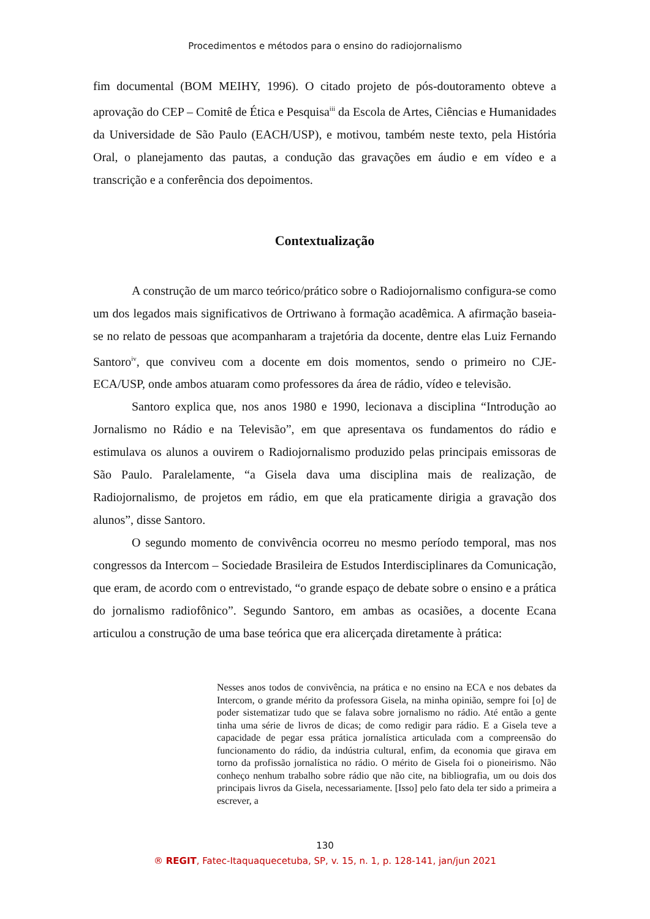Procedimentos e métodos para o ensino do radiojornalismo
fim documental (BOM MEIHY, 1996). O citado projeto de pós-doutoramento obteve a aprovação do CEP – Comitê de Ética e Pesquisa<sup>iii</sup> da Escola de Artes, Ciências e Humanidades da Universidade de São Paulo (EACH/USP), e motivou, também neste texto, pela História Oral, o planejamento das pautas, a condução das gravações em áudio e em vídeo e a transcrição e a conferência dos depoimentos.
Contextualização
A construção de um marco teórico/prático sobre o Radiojornalismo configura-se como um dos legados mais significativos de Ortriwano à formação acadêmica. A afirmação baseia-se no relato de pessoas que acompanharam a trajetória da docente, dentre elas Luiz Fernando Santoro<sup>iv</sup>, que conviveu com a docente em dois momentos, sendo o primeiro no CJE-ECA/USP, onde ambos atuaram como professores da área de rádio, vídeo e televisão.
Santoro explica que, nos anos 1980 e 1990, lecionava a disciplina “Introdução ao Jornalismo no Rádio e na Televisão”, em que apresentava os fundamentos do rádio e estimulava os alunos a ouvirem o Radiojornalismo produzido pelas principais emissoras de São Paulo. Paralelamente, “a Gisela dava uma disciplina mais de realização, de Radiojornalismo, de projetos em rádio, em que ela praticamente dirigia a gravação dos alunos”, disse Santoro.
O segundo momento de convivência ocorreu no mesmo período temporal, mas nos congressos da Intercom – Sociedade Brasileira de Estudos Interdisciplinares da Comunicação, que eram, de acordo com o entrevistado, “o grande espaço de debate sobre o ensino e a prática do jornalismo radiofônico”. Segundo Santoro, em ambas as ocasiões, a docente Ecana articulou a construção de uma base teórica que era alicerçada diretamente à prática:
Nesses anos todos de convivência, na prática e no ensino na ECA e nos debates da Intercom, o grande mérito da professora Gisela, na minha opinião, sempre foi [o] de poder sistematizar tudo que se falava sobre jornalismo no rádio. Até então a gente tinha uma série de livros de dicas; de como redigir para rádio. E a Gisela teve a capacidade de pegar essa prática jornalística articulada com a compreensão do funcionamento do rádio, da indústria cultural, enfim, da economia que girava em torno da profissão jornalística no rádio. O mérito de Gisela foi o pioneirismo. Não conheço nenhum trabalho sobre rádio que não cite, na bibliografia, um ou dois dos principais livros da Gisela, necessariamente. [Isso] pelo fato dela ter sido a primeira a escrever, a
130
® REGIT, Fatec-Itaquaquecetuba, SP, v. 15, n. 1, p. 128-141, jan/jun 2021